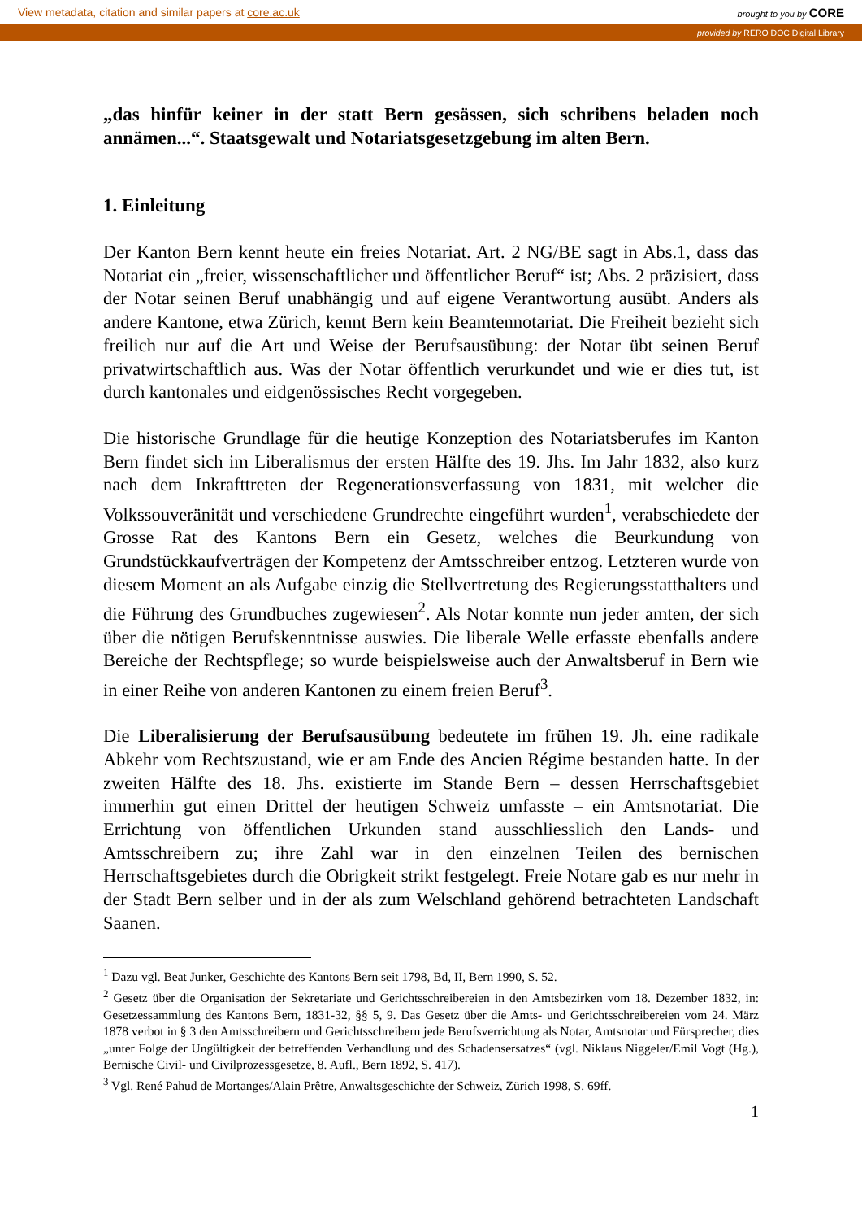View metadata, citation and similar papers at core.ac.uk brought to you by CORE
provided by RERO DOC Digital Library
„das hinfür keiner in der statt Bern gesässen, sich schribens beladen noch annämen...“. Staatsgewalt und Notariatsgesetzgebung im alten Bern.
1. Einleitung
Der Kanton Bern kennt heute ein freies Notariat. Art. 2 NG/BE sagt in Abs.1, dass das Notariat ein „freier, wissenschaftlicher und öffentlicher Beruf“ ist; Abs. 2 präzisiert, dass der Notar seinen Beruf unabhängig und auf eigene Verantwortung ausübt. Anders als andere Kantone, etwa Zürich, kennt Bern kein Beamtennotariat. Die Freiheit bezieht sich freilich nur auf die Art und Weise der Berufsausübung: der Notar übt seinen Beruf privatwirtschaftlich aus. Was der Notar öffentlich verurkundet und wie er dies tut, ist durch kantonales und eidgenössisches Recht vorgegeben.
Die historische Grundlage für die heutige Konzeption des Notariatsberufes im Kanton Bern findet sich im Liberalismus der ersten Hälfte des 19. Jhs. Im Jahr 1832, also kurz nach dem Inkrafttreten der Regenerationsverfassung von 1831, mit welcher die Volkssouveränität und verschiedene Grundrechte eingeführt wurden<sup>1</sup>, verabschiedete der Grosse Rat des Kantons Bern ein Gesetz, welches die Beurkundung von Grundstückkaufverträgen der Kompetenz der Amtsschreiber entzog. Letzteren wurde von diesem Moment an als Aufgabe einzig die Stellvertretung des Regierungsstatthalters und die Führung des Grundbuches zugewiesen<sup>2</sup>. Als Notar konnte nun jeder amten, der sich über die nötigen Berufskenntnisse auswies. Die liberale Welle erfasste ebenfalls andere Bereiche der Rechtspflege; so wurde beispielsweise auch der Anwaltsberuf in Bern wie in einer Reihe von anderen Kantonen zu einem freien Beruf<sup>3</sup>.
Die Liberalisierung der Berufsausübung bedeutete im frühen 19. Jh. eine radikale Abkehr vom Rechtszustand, wie er am Ende des Ancien Régime bestanden hatte. In der zweiten Hälfte des 18. Jhs. existierte im Stande Bern – dessen Herrschaftsgebiet immerhin gut einen Drittel der heutigen Schweiz umfasste – ein Amtsnotariat. Die Errichtung von öffentlichen Urkunden stand ausschliesslich den Lands- und Amtsschreibern zu; ihre Zahl war in den einzelnen Teilen des bernischen Herrschaftsgebietes durch die Obrigkeit strikt festgelegt. Freie Notare gab es nur mehr in der Stadt Bern selber und in der als zum Welschland gehörend betrachteten Landschaft Saanen.
<sup>1</sup> Dazu vgl. Beat Junker, Geschichte des Kantons Bern seit 1798, Bd, II, Bern 1990, S. 52.
<sup>2</sup> Gesetz über die Organisation der Sekretariate und Gerichtsschreibereien in den Amtsbezirken vom 18. Dezember 1832, in: Gesetzessammlung des Kantons Bern, 1831-32, §§ 5, 9. Das Gesetz über die Amts- und Gerichtsschreibereien vom 24. März 1878 verbot in § 3 den Amtsschreibern und Gerichtsschreibern jede Berufsverrichtung als Notar, Amtsnotar und Fürsprecher, dies „unter Folge der Ungültigkeit der betreffenden Verhandlung und des Schadensersatzes“ (vgl. Niklaus Niggeler/Emil Vogt (Hg.), Bernische Civil- und Civilprozessgesetze, 8. Aufl., Bern 1892, S. 417).
<sup>3</sup> Vgl. René Pahud de Mortanges/Alain Prêtre, Anwaltsgeschichte der Schweiz, Zürich 1998, S. 69ff.
1